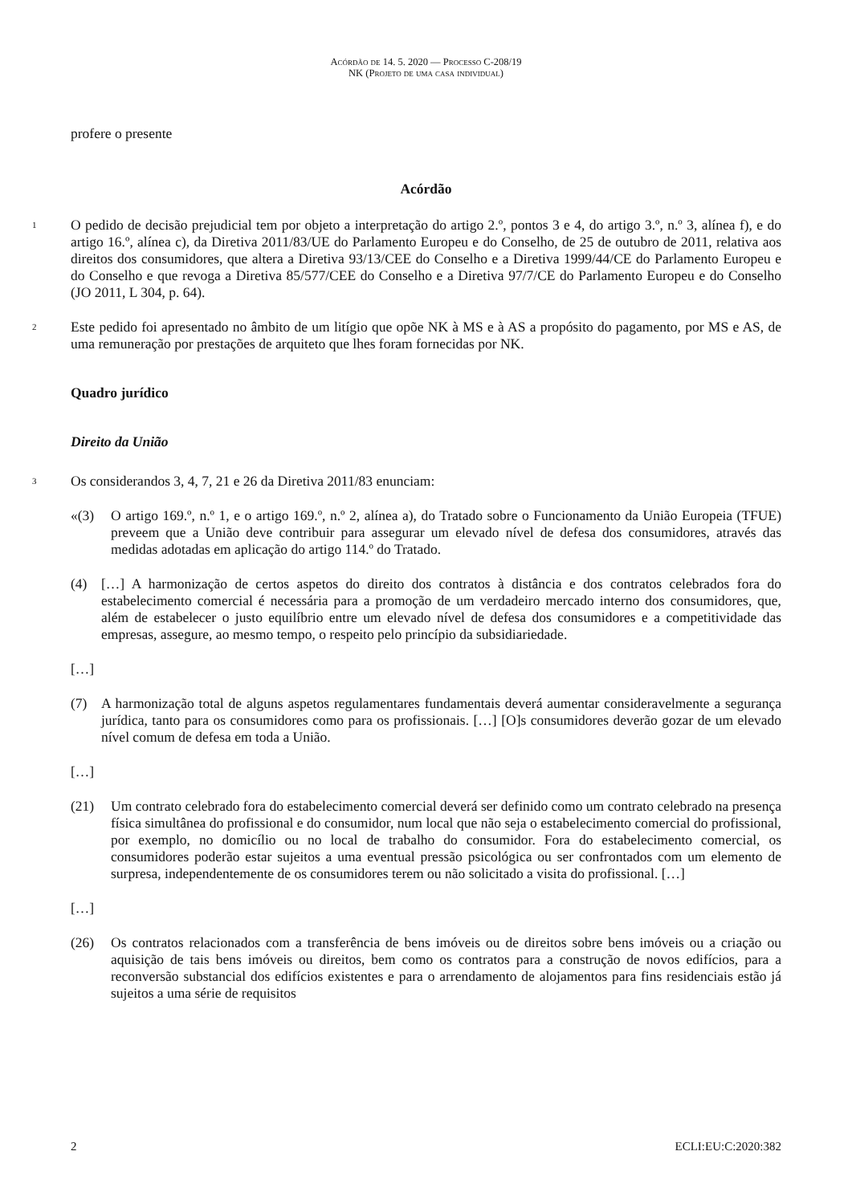Acórdão de 14. 5. 2020 — Processo C-208/19
NK (Projeto de uma casa individual)
profere o presente
Acórdão
1
O pedido de decisão prejudicial tem por objeto a interpretação do artigo 2.º, pontos 3 e 4, do artigo 3.º, n.º 3, alínea f), e do artigo 16.º, alínea c), da Diretiva 2011/83/UE do Parlamento Europeu e do Conselho, de 25 de outubro de 2011, relativa aos direitos dos consumidores, que altera a Diretiva 93/13/CEE do Conselho e a Diretiva 1999/44/CE do Parlamento Europeu e do Conselho e que revoga a Diretiva 85/577/CEE do Conselho e a Diretiva 97/7/CE do Parlamento Europeu e do Conselho (JO 2011, L 304, p. 64).
2
Este pedido foi apresentado no âmbito de um litígio que opõe NK à MS e à AS a propósito do pagamento, por MS e AS, de uma remuneração por prestações de arquiteto que lhes foram fornecidas por NK.
Quadro jurídico
Direito da União
3
Os considerandos 3, 4, 7, 21 e 26 da Diretiva 2011/83 enunciam:
«(3) O artigo 169.º, n.º 1, e o artigo 169.º, n.º 2, alínea a), do Tratado sobre o Funcionamento da União Europeia (TFUE) preveem que a União deve contribuir para assegurar um elevado nível de defesa dos consumidores, através das medidas adotadas em aplicação do artigo 114.º do Tratado.
(4) […] A harmonização de certos aspetos do direito dos contratos à distância e dos contratos celebrados fora do estabelecimento comercial é necessária para a promoção de um verdadeiro mercado interno dos consumidores, que, além de estabelecer o justo equilíbrio entre um elevado nível de defesa dos consumidores e a competitividade das empresas, assegure, ao mesmo tempo, o respeito pelo princípio da subsidiariedade.
[…]
(7) A harmonização total de alguns aspetos regulamentares fundamentais deverá aumentar consideravelmente a segurança jurídica, tanto para os consumidores como para os profissionais. […] [O]s consumidores deverão gozar de um elevado nível comum de defesa em toda a União.
[…]
(21) Um contrato celebrado fora do estabelecimento comercial deverá ser definido como um contrato celebrado na presença física simultânea do profissional e do consumidor, num local que não seja o estabelecimento comercial do profissional, por exemplo, no domicílio ou no local de trabalho do consumidor. Fora do estabelecimento comercial, os consumidores poderão estar sujeitos a uma eventual pressão psicológica ou ser confrontados com um elemento de surpresa, independentemente de os consumidores terem ou não solicitado a visita do profissional. […]
[…]
(26) Os contratos relacionados com a transferência de bens imóveis ou de direitos sobre bens imóveis ou a criação ou aquisição de tais bens imóveis ou direitos, bem como os contratos para a construção de novos edifícios, para a reconversão substancial dos edifícios existentes e para o arrendamento de alojamentos para fins residenciais estão já sujeitos a uma série de requisitos
2 ECLI:EU:C:2020:382